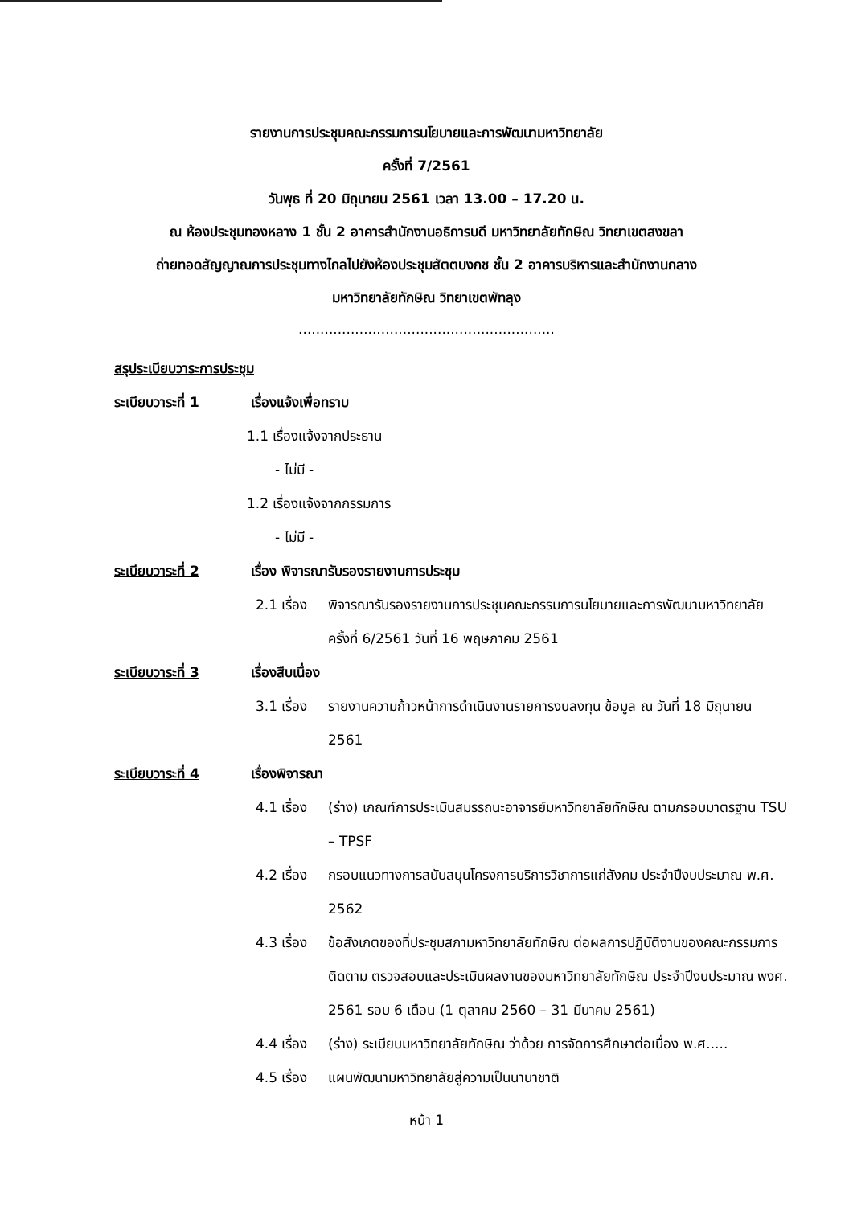รายงานการประชุมคณะกรรมการนโยบายและการพัฒนามหาวิทยาลัย
ครั้งที่ 7/2561
วันพุธ ที่ 20 มิถุนายน 2561 เวลา 13.00 – 17.20 น.
ณ ห้องประชุมทองหลาง 1 ชั้น 2 อาคารสำนักงานอธิการบดี มหาวิทยาลัยทักษิณ วิทยาเขตสงขลา
ถ่ายทอดสัญญาณการประชุมทางไกลไปยังห้องประชุมสัตตบงกช ชั้น 2 อาคารบริหารและสำนักงานกลาง
มหาวิทยาลัยทักษิณ วิทยาเขตพัทลุง
...........................................................
สรุประเบียบวาระการประชุม
ระเบียบวาระที่ 1 เรื่องแจ้งเพื่อทราบ
1.1 เรื่องแจ้งจากประธาน
- ไม่มี -
1.2 เรื่องแจ้งจากกรรมการ
- ไม่มี -
ระเบียบวาระที่ 2 เรื่อง พิจารณารับรองรายงานการประชุม
2.1 เรื่อง พิจารณารับรองรายงานการประชุมคณะกรรมการนโยบายและการพัฒนามหาวิทยาลัย ครั้งที่ 6/2561 วันที่ 16 พฤษภาคม 2561
ระเบียบวาระที่ 3 เรื่องสืบเนื่อง
3.1 เรื่อง รายงานความก้าวหน้าการดำเนินงานรายการงบลงทุน ข้อมูล ณ วันที่ 18 มิถุนายน 2561
ระเบียบวาระที่ 4 เรื่องพิจารณา
4.1 เรื่อง (ร่าง) เกณฑ์การประเมินสมรรถนะอาจารย์มหาวิทยาลัยทักษิณ ตามกรอบมาตรฐาน TSU – TPSF
4.2 เรื่อง กรอบแนวทางการสนับสนุนโครงการบริการวิชาการแก่สังคม ประจำปีงบประมาณ พ.ศ. 2562
4.3 เรื่อง ข้อสังเกตของที่ประชุมสภามหาวิทยาลัยทักษิณ ต่อผลการปฏิบัติงานของคณะกรรมการติดตาม ตรวจสอบและประเมินผลงานของมหาวิทยาลัยทักษิณ ประจำปีงบประมาณ พงศ. 2561 รอบ 6 เดือน (1 ตุลาคม 2560 – 31 มีนาคม 2561)
4.4 เรื่อง (ร่าง) ระเบียบมหาวิทยาลัยทักษิณ ว่าด้วย การจัดการศึกษาต่อเนื่อง พ.ศ.....
4.5 เรื่อง แผนพัฒนามหาวิทยาลัยสู่ความเป็นนานาชาติ
หน้า 1